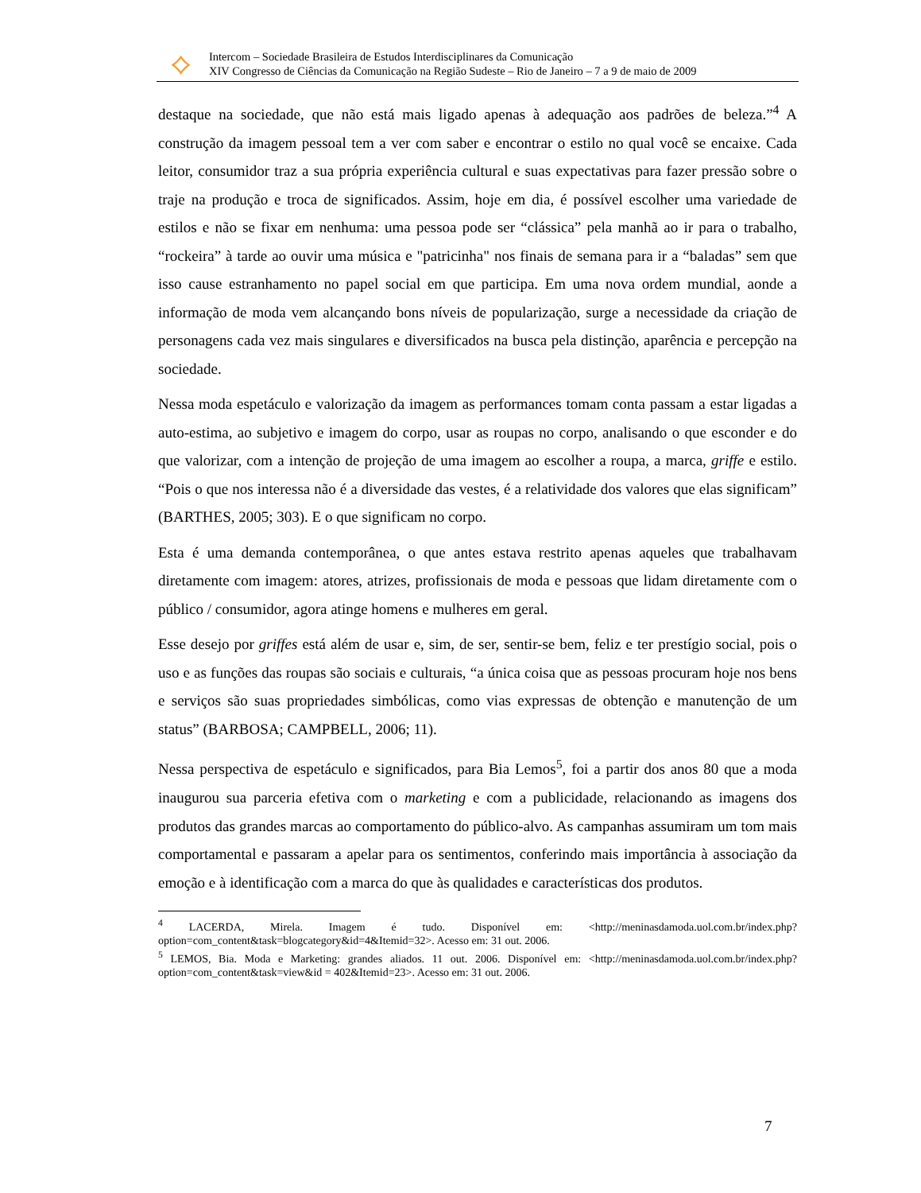⟡
Intercom – Sociedade Brasileira de Estudos Interdisciplinares da Comunicação
XIV Congresso de Ciências da Comunicação na Região Sudeste – Rio de Janeiro – 7 a 9 de maio de 2009
destaque na sociedade, que não está mais ligado apenas à adequação aos padrões de beleza.”<sup>4</sup> A construção da imagem pessoal tem a ver com saber e encontrar o estilo no qual você se encaixe. Cada leitor, consumidor traz a sua própria experiência cultural e suas expectativas para fazer pressão sobre o traje na produção e troca de significados. Assim, hoje em dia, é possível escolher uma variedade de estilos e não se fixar em nenhuma: uma pessoa pode ser “clássica” pela manhã ao ir para o trabalho, “rockeira” à tarde ao ouvir uma música e "patricinha" nos finais de semana para ir a “baladas” sem que isso cause estranhamento no papel social em que participa. Em uma nova ordem mundial, aonde a informação de moda vem alcançando bons níveis de popularização, surge a necessidade da criação de personagens cada vez mais singulares e diversificados na busca pela distinção, aparência e percepção na sociedade.
Nessa moda espetáculo e valorização da imagem as performances tomam conta passam a estar ligadas a auto-estima, ao subjetivo e imagem do corpo, usar as roupas no corpo, analisando o que esconder e do que valorizar, com a intenção de projeção de uma imagem ao escolher a roupa, a marca, griffe e estilo. “Pois o que nos interessa não é a diversidade das vestes, é a relatividade dos valores que elas significam” (BARTHES, 2005; 303). E o que significam no corpo.
Esta é uma demanda contemporânea, o que antes estava restrito apenas aqueles que trabalhavam diretamente com imagem: atores, atrizes, profissionais de moda e pessoas que lidam diretamente com o público / consumidor, agora atinge homens e mulheres em geral.
Esse desejo por griffes está além de usar e, sim, de ser, sentir-se bem, feliz e ter prestígio social, pois o uso e as funções das roupas são sociais e culturais, “a única coisa que as pessoas procuram hoje nos bens e serviços são suas propriedades simbólicas, como vias expressas de obtenção e manutenção de um status” (BARBOSA; CAMPBELL, 2006; 11).
Nessa perspectiva de espetáculo e significados, para Bia Lemos<sup>5</sup>, foi a partir dos anos 80 que a moda inaugurou sua parceria efetiva com o marketing e com a publicidade, relacionando as imagens dos produtos das grandes marcas ao comportamento do público-alvo. As campanhas assumiram um tom mais comportamental e passaram a apelar para os sentimentos, conferindo mais importância à associação da emoção e à identificação com a marca do que às qualidades e características dos produtos.
<sup>4</sup> LACERDA, Mirela. Imagem é tudo. Disponível em: <http://meninasdamoda.uol.com.br/index.php?option=com_content&task=blogcategory&id=4&Itemid=32>. Acesso em: 31 out. 2006.
<sup>5</sup> LEMOS, Bia. Moda e Marketing: grandes aliados. 11 out. 2006. Disponível em: <http://meninasdamoda.uol.com.br/index.php?option=com_content&task=view&id = 402&Itemid=23>. Acesso em: 31 out. 2006.
7